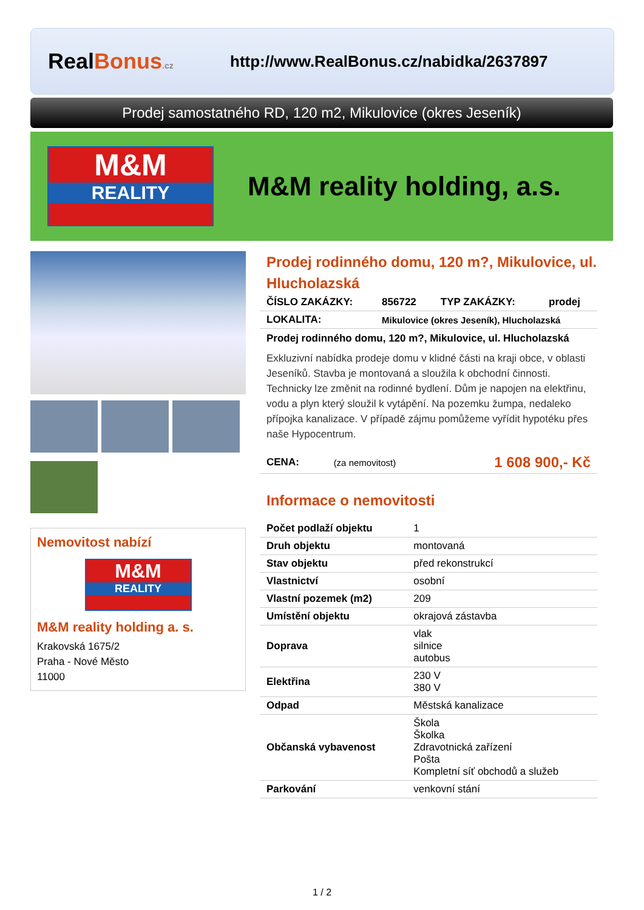RealBonus.cz
http://www.RealBonus.cz/nabidka/2637897
Prodej samostatného RD, 120 m2, Mikulovice (okres Jeseník)
M&M
REALITY
M&M reality holding, a.s.
Nemovitost nabízí
M&M
REALITY
M&M reality holding a. s.
Krakovská 1675/2
Praha - Nové Město
11000
Prodej rodinného domu, 120 m?, Mikulovice, ul. Hlucholazská
| ČÍSLO ZAKÁZKY: | 856722 | TYP ZAKÁZKY: | prodej |
| LOKALITA: | Mikulovice (okres Jeseník), Hlucholazská | | |
Prodej rodinného domu, 120 m?, Mikulovice, ul. Hlucholazská
Exkluzivní nabídka prodeje domu v klidné části na kraji obce, v oblasti Jeseníků. Stavba je montovaná a sloužila k obchodní činnosti. Technicky lze změnit na rodinné bydlení. Dům je napojen na elektřinu, vodu a plyn který sloužil k vytápění. Na pozemku žumpa, nedaleko přípojka kanalizace. V případě zájmu pomůžeme vyřídit hypotéku přes naše Hypocentrum.
| CENA: | (za nemovitost) | 1 608 900,- Kč |
Informace o nemovitosti
| Počet podlaží objektu | 1 |
| Druh objektu | montovaná |
| Stav objektu | před rekonstrukcí |
| Vlastnictví | osobní |
| Vlastní pozemek (m2) | 209 |
| Umístění objektu | okrajová zástavba |
| Doprava | vlak silnice autobus |
| Elektřina | 230 V 380 V |
| Odpad | Městská kanalizace |
| Občanská vybavenost | Škola Školka Zdravotnická zařízení Pošta Kompletní síť obchodů a služeb |
| Parkování | venkovní stání |
1 / 2